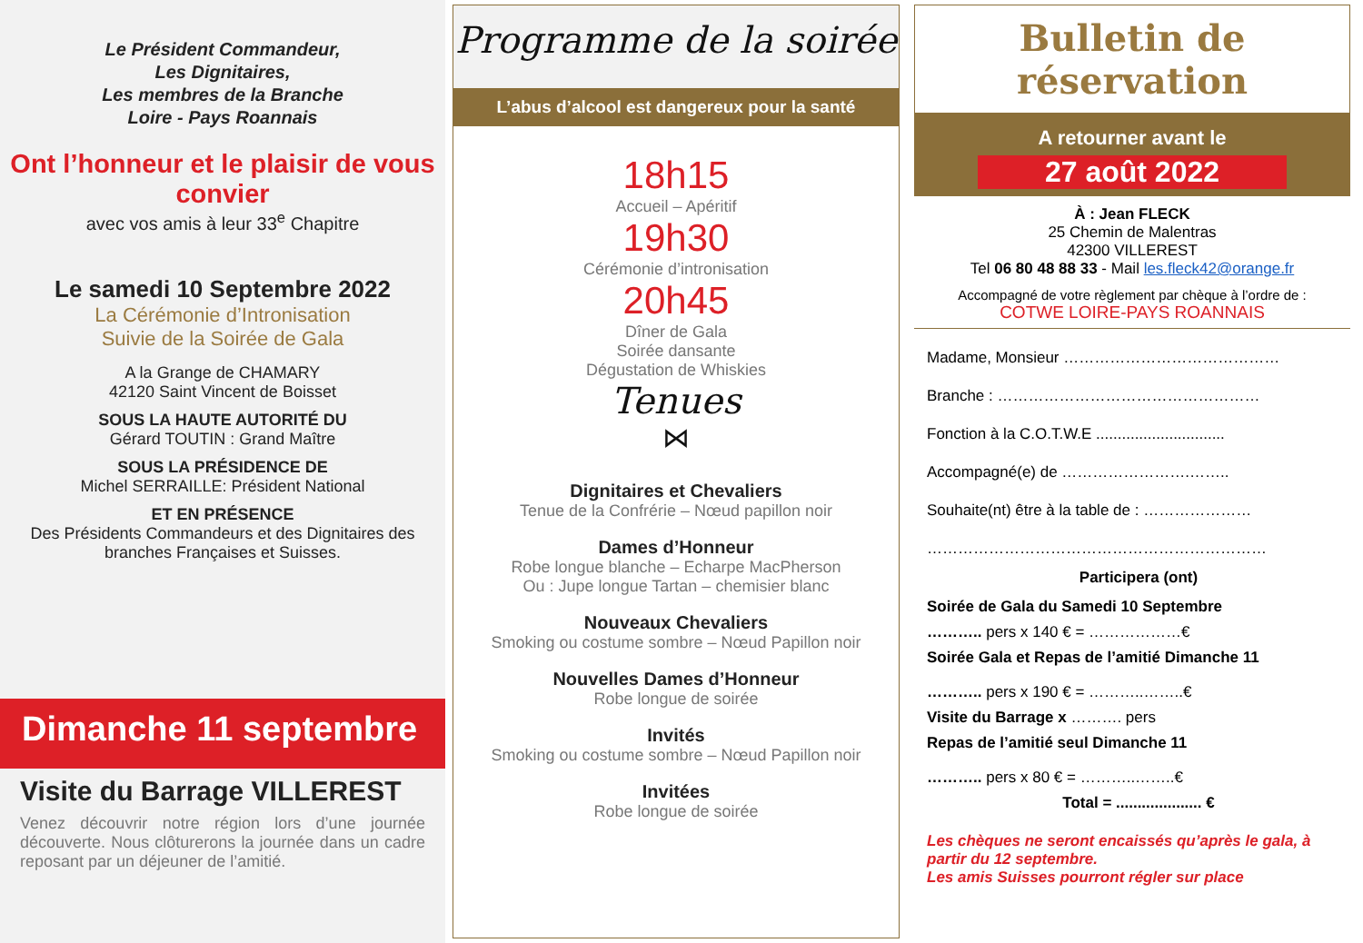Le Président Commandeur,
Les Dignitaires,
Les membres de la Branche
Loire - Pays Roannais
Ont l’honneur et le plaisir de vous convier
avec vos amis à leur 33<sup>e</sup> Chapitre
Le samedi 10 Septembre 2022
La Cérémonie d’Intronisation
Suivie de la Soirée de Gala
A la Grange de CHAMARY
42120 Saint Vincent de Boisset
SOUS LA HAUTE AUTORITÉ DU
Gérard TOUTIN : Grand Maître
SOUS LA PRÉSIDENCE DE
Michel SERRAILLE: Président National
ET EN PRÉSENCE
Des Présidents Commandeurs et des Dignitaires des branches Françaises et Suisses.
Dimanche 11 septembre
Visite du Barrage VILLEREST
Venez découvrir notre région lors d’une journée découverte. Nous clôturerons la journée dans un cadre reposant par un déjeuner de l’amitié.
Programme de la soirée
L’abus d’alcool est dangereux pour la santé
18h15
Accueil – Apéritif
19h30
Cérémonie d’intronisation
20h45
Dîner de Gala
Soirée dansante
Dégustation de Whiskies
Tenues
⋈
Dignitaires et Chevaliers
Tenue de la Confrérie – Nœud papillon noir
Dames d’Honneur
Robe longue blanche – Echarpe MacPherson
Ou : Jupe longue Tartan – chemisier blanc
Nouveaux Chevaliers
Smoking ou costume sombre – Nœud Papillon noir
Nouvelles Dames d’Honneur
Robe longue de soirée
Invités
Smoking ou costume sombre – Nœud Papillon noir
Invitées
Robe longue de soirée
Bulletin de réservation
A retourner avant le
27 août 2022
À : Jean FLECK
25 Chemin de Malentras
42300 VILLEREST
Tel 06 80 48 88 33 - Mail les.fleck42@orange.fr
Accompagné de votre règlement par chèque à l’ordre de :
COTWE LOIRE-PAYS ROANNAIS
Madame, Monsieur ……………………………………
Branche : ……………………………………………
Fonction à la C.O.T.W.E ..............................
Accompagné(e) de …………………….……..
Souhaite(nt) être à la table de : …………………
…………………………………………………………
Participera (ont)
Soirée de Gala du Samedi 10 Septembre
……….. pers x 140 € = ………………€
Soirée Gala et Repas de l’amitié Dimanche 11
……….. pers x 190 € = ………..……..€
Visite du Barrage x ………. pers
Repas de l’amitié seul Dimanche 11
……….. pers x 80 € = ………..……..€
Total = .................... €
Les chèques ne seront encaissés qu’après le gala, à partir du 12 septembre.
Les amis Suisses pourront régler sur place